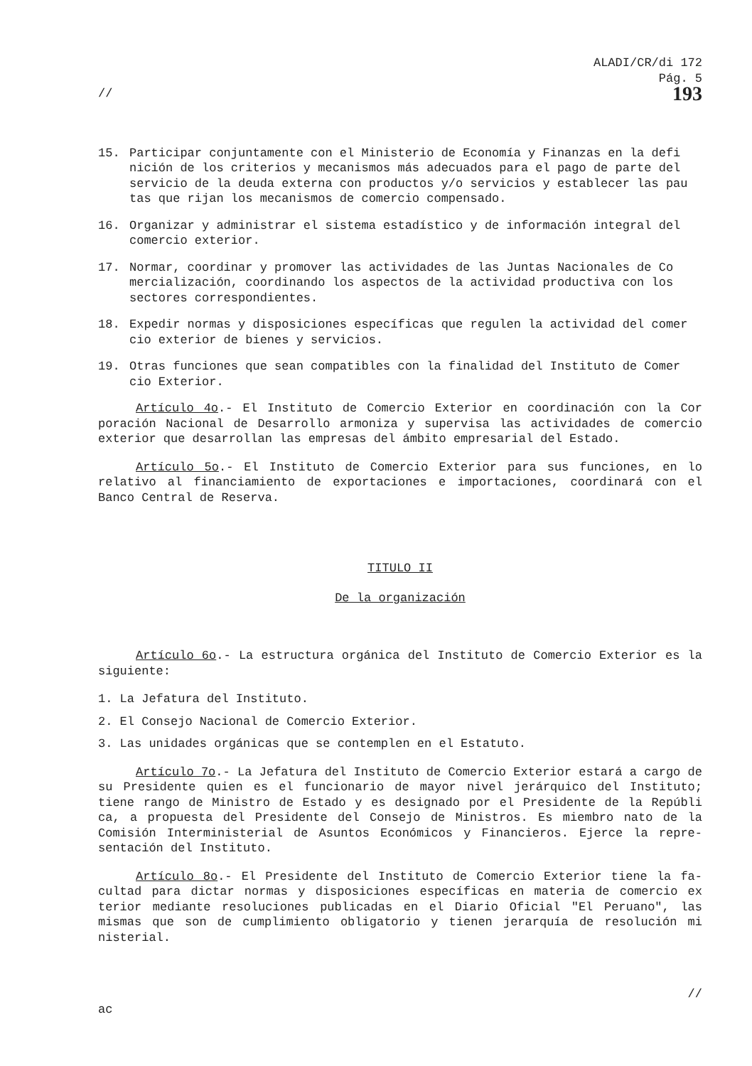ALADI/CR/di 172
Pág. 5
// 193
15. Participar conjuntamente con el Ministerio de Economía y Finanzas en la defi nición de los criterios y mecanismos más adecuados para el pago de parte del servicio de la deuda externa con productos y/o servicios y establecer las pau tas que rijan los mecanismos de comercio compensado.
16. Organizar y administrar el sistema estadístico y de información integral del comercio exterior.
17. Normar, coordinar y promover las actividades de las Juntas Nacionales de Co mercialización, coordinando los aspectos de la actividad productiva con los sectores correspondientes.
18. Expedir normas y disposiciones específicas que regulen la actividad del comer cio exterior de bienes y servicios.
19. Otras funciones que sean compatibles con la finalidad del Instituto de Comer cio Exterior.
Artículo 4o.- El Instituto de Comercio Exterior en coordinación con la Cor poración Nacional de Desarrollo armoniza y supervisa las actividades de comercio exterior que desarrollan las empresas del ámbito empresarial del Estado.
Artículo 5o.- El Instituto de Comercio Exterior para sus funciones, en lo relativo al financiamiento de exportaciones e importaciones, coordinará con el Banco Central de Reserva.
TITULO II
De la organización
Artículo 6o.- La estructura orgánica del Instituto de Comercio Exterior es la siguiente:
1. La Jefatura del Instituto.
2. El Consejo Nacional de Comercio Exterior.
3. Las unidades orgánicas que se contemplen en el Estatuto.
Artículo 7o.- La Jefatura del Instituto de Comercio Exterior estará a cargo de su Presidente quien es el funcionario de mayor nivel jerárquico del Instituto; tiene rango de Ministro de Estado y es designado por el Presidente de la Repúbli ca, a propuesta del Presidente del Consejo de Ministros. Es miembro nato de la Comisión Interministerial de Asuntos Económicos y Financieros. Ejerce la repre- sentación del Instituto.
Artículo 8o.- El Presidente del Instituto de Comercio Exterior tiene la fa- cultad para dictar normas y disposiciones específicas en materia de comercio ex terior mediante resoluciones publicadas en el Diario Oficial "El Peruano", las mismas que son de cumplimiento obligatorio y tienen jerarquía de resolución mi nisterial.
//
ac